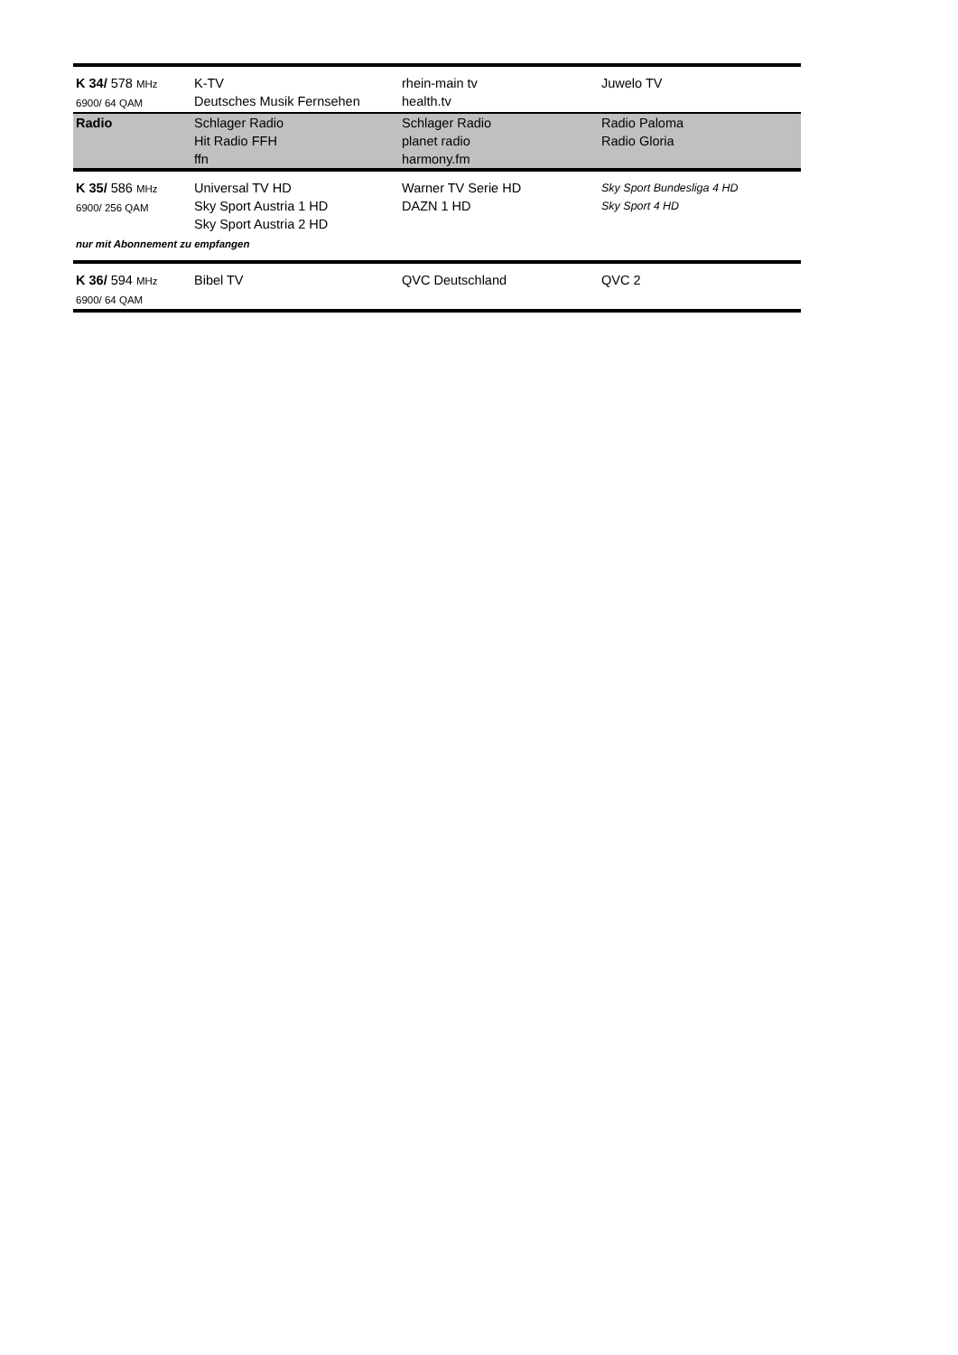| K 34/ 578 MHz 6900/ 64 QAM | K-TV Deutsches Musik Fernsehen | rhein-main tv health.tv | Juwelo TV |
| Radio | Schlager Radio Hit Radio FFH ffn | Schlager Radio planet radio harmony.fm | Radio Paloma Radio Gloria |
| K 35/ 586 MHz 6900/ 256 QAM | Universal TV HD Sky Sport Austria 1 HD Sky Sport Austria 2 HD | Warner TV Serie HD DAZN 1 HD | Sky Sport Bundesliga 4 HD Sky Sport 4 HD |
| nur mit Abonnement zu empfangen | | | |
| K 36/ 594 MHz 6900/ 64 QAM | Bibel TV | QVC Deutschland | QVC 2 |